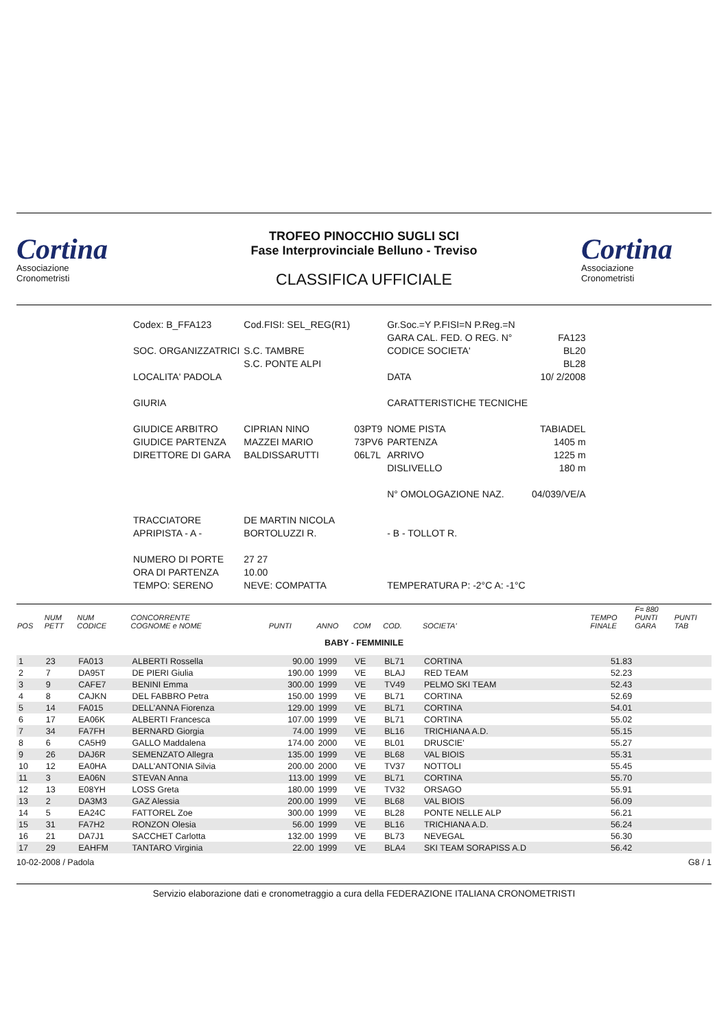Cortina
Associazione
Cronometristi
TROFEO PINOCCHIO SUGLI SCI
Fase Interprovinciale Belluno - Treviso
CLASSIFICA UFFICIALE
Cortina
Associazione
Cronometristi
| Codex: B_FFA123 | Cod.FISI: SEL_REG(R1) | | Gr.Soc.=Y P.FISI=N P.Reg.=N | |
| | | | GARA CAL. FED. O REG. N° | FA123 |
| SOC. ORGANIZZATRICI | S.C. TAMBRE | | CODICE SOCIETA' | BL20 |
| | S.C. PONTE ALPI | | | BL28 |
| LOCALITA' PADOLA | | | DATA | 10/ 2/2008 |
| GIURIA | | | CARATTERISTICHE TECNICHE | |
| GIUDICE ARBITRO | CIPRIAN NINO | 03PT9 | NOME PISTA | TABIADEL |
| GIUDICE PARTENZA | MAZZEI MARIO | 73PV6 | PARTENZA | 1405 m |
| DIRETTORE DI GARA | BALDISSARUTTI | 06L7L | ARRIVO | 1225 m |
| | | | DISLIVELLO | 180 m |
| | | | N° OMOLOGAZIONE NAZ. | 04/039/VE/A |
| TRACCIATORE | DE MARTIN NICOLA | | | |
| APRIPISTA - A - | BORTOLUZZI R. | | - B - TOLLOT R. | |
| NUMERO DI PORTE | 27 27 | | | |
| ORA DI PARTENZA | 10.00 | | | |
| TEMPO: SERENO | NEVE: COMPATTA | | TEMPERATURA P: -2°C A: -1°C | |
| POS | NUM PETT | NUM CODICE | CONCORRENTE COGNOME e NOME | PUNTI | ANNO | COM | COD. | SOCIETA' | TEMPO FINALE | F= 880 PUNTI GARA | PUNTI TAB |
| --- | --- | --- | --- | --- | --- | --- | --- | --- | --- | --- | --- |
| BABY - FEMMINILE | | | | | | | | | | | |
| 1 | 23 | FA013 | ALBERTI Rossella | 90.00 | 1999 | VE | BL71 | CORTINA | 51.83 | | |
| 2 | 7 | DA95T | DE PIERI Giulia | 190.00 | 1999 | VE | BLAJ | RED TEAM | 52.23 | | |
| 3 | 9 | CAFE7 | BENINI Emma | 300.00 | 1999 | VE | TV49 | PELMO SKI TEAM | 52.43 | | |
| 4 | 8 | CAJKN | DEL FABBRO Petra | 150.00 | 1999 | VE | BL71 | CORTINA | 52.69 | | |
| 5 | 14 | FA015 | DELL'ANNA Fiorenza | 129.00 | 1999 | VE | BL71 | CORTINA | 54.01 | | |
| 6 | 17 | EA06K | ALBERTI Francesca | 107.00 | 1999 | VE | BL71 | CORTINA | 55.02 | | |
| 7 | 34 | FA7FH | BERNARD Giorgia | 74.00 | 1999 | VE | BL16 | TRICHIANA A.D. | 55.15 | | |
| 8 | 6 | CA5H9 | GALLO Maddalena | 174.00 | 2000 | VE | BL01 | DRUSCIE' | 55.27 | | |
| 9 | 26 | DAJ6R | SEMENZATO Allegra | 135.00 | 1999 | VE | BL68 | VAL BIOIS | 55.31 | | |
| 10 | 12 | EA0HA | DALL'ANTONIA Silvia | 200.00 | 2000 | VE | TV37 | NOTTOLI | 55.45 | | |
| 11 | 3 | EA06N | STEVAN Anna | 113.00 | 1999 | VE | BL71 | CORTINA | 55.70 | | |
| 12 | 13 | E08YH | LOSS Greta | 180.00 | 1999 | VE | TV32 | ORSAGO | 55.91 | | |
| 13 | 2 | DA3M3 | GAZ Alessia | 200.00 | 1999 | VE | BL68 | VAL BIOIS | 56.09 | | |
| 14 | 5 | EA24C | FATTOREL Zoe | 300.00 | 1999 | VE | BL28 | PONTE NELLE ALP | 56.21 | | |
| 15 | 31 | FA7H2 | RONZON Olesia | 56.00 | 1999 | VE | BL16 | TRICHIANA A.D. | 56.24 | | |
| 16 | 21 | DA7J1 | SACCHET Carlotta | 132.00 | 1999 | VE | BL73 | NEVEGAL | 56.30 | | |
| 17 | 29 | EAHFM | TANTARO Virginia | 22.00 | 1999 | VE | BLA4 | SKI TEAM SORAPISS A.D | 56.42 | | |
10-02-2008 / Padola G8 / 1
Servizio elaborazione dati e cronometraggio a cura della FEDERAZIONE ITALIANA CRONOMETRISTI